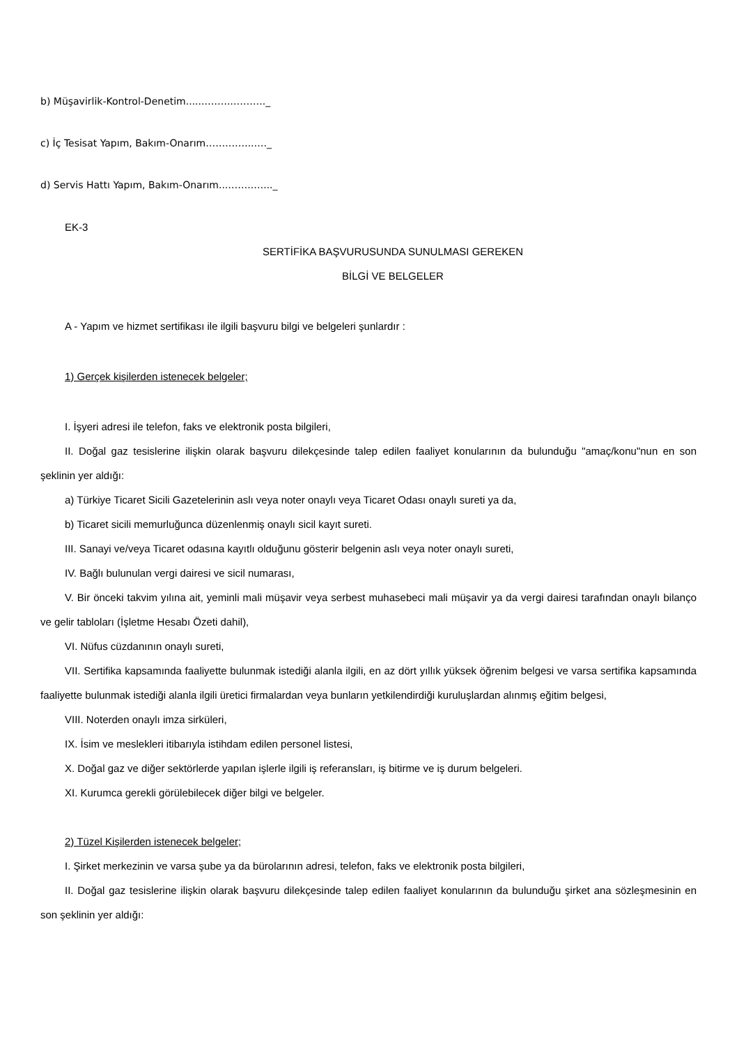b) Müşavirlik-Kontrol-Denetim.......…….……….._
c) İç Tesisat Yapım, Bakım-Onarım…….……..…._
d) Servis Hattı Yapım, Bakım-Onarım...……..…..._
EK-3
SERTİFİKA BAŞVURUSUNDA SUNULMASI GEREKEN
BİLGİ VE BELGELER
A - Yapım ve hizmet sertifikası ile ilgili başvuru bilgi ve belgeleri şunlardır :
1) Gerçek kişilerden istenecek belgeler;
I. İşyeri adresi ile telefon, faks ve elektronik posta bilgileri,
II. Doğal gaz tesislerine ilişkin olarak başvuru dilekçesinde talep edilen faaliyet konularının da bulunduğu "amaç/konu"nun en son şeklinin yer aldığı:
a) Türkiye Ticaret Sicili Gazetelerinin aslı veya noter onaylı veya Ticaret Odası onaylı sureti ya da,
b) Ticaret sicili memurluğunca düzenlenmiş onaylı sicil kayıt sureti.
III. Sanayi ve/veya Ticaret odasına kayıtlı olduğunu gösterir belgenin aslı veya noter onaylı sureti,
IV. Bağlı bulunulan vergi dairesi ve sicil numarası,
V. Bir önceki takvim yılına ait, yeminli mali müşavir veya serbest muhasebeci mali müşavir ya da vergi dairesi tarafından onaylı bilanço ve gelir tabloları (İşletme Hesabı Özeti dahil),
VI. Nüfus cüzdanının onaylı sureti,
VII. Sertifika kapsamında faaliyette bulunmak istediği alanla ilgili, en az dört yıllık yüksek öğrenim belgesi ve varsa sertifika kapsamında faaliyette bulunmak istediği alanla ilgili üretici firmalardan veya bunların yetkilendirdiği kuruluşlardan alınmış eğitim belgesi,
VIII. Noterden onaylı imza sirküleri,
IX. İsim ve meslekleri itibarıyla istihdam edilen personel listesi,
X. Doğal gaz ve diğer sektörlerde yapılan işlerle ilgili iş referansları, iş bitirme ve iş durum belgeleri.
XI. Kurumca gerekli görülebilecek diğer bilgi ve belgeler.
2) Tüzel Kişilerden istenecek belgeler;
I. Şirket merkezinin ve varsa şube ya da bürolarının adresi, telefon, faks ve elektronik posta bilgileri,
II. Doğal gaz tesislerine ilişkin olarak başvuru dilekçesinde talep edilen faaliyet konularının da bulunduğu şirket ana sözleşmesinin en son şeklinin yer aldığı: